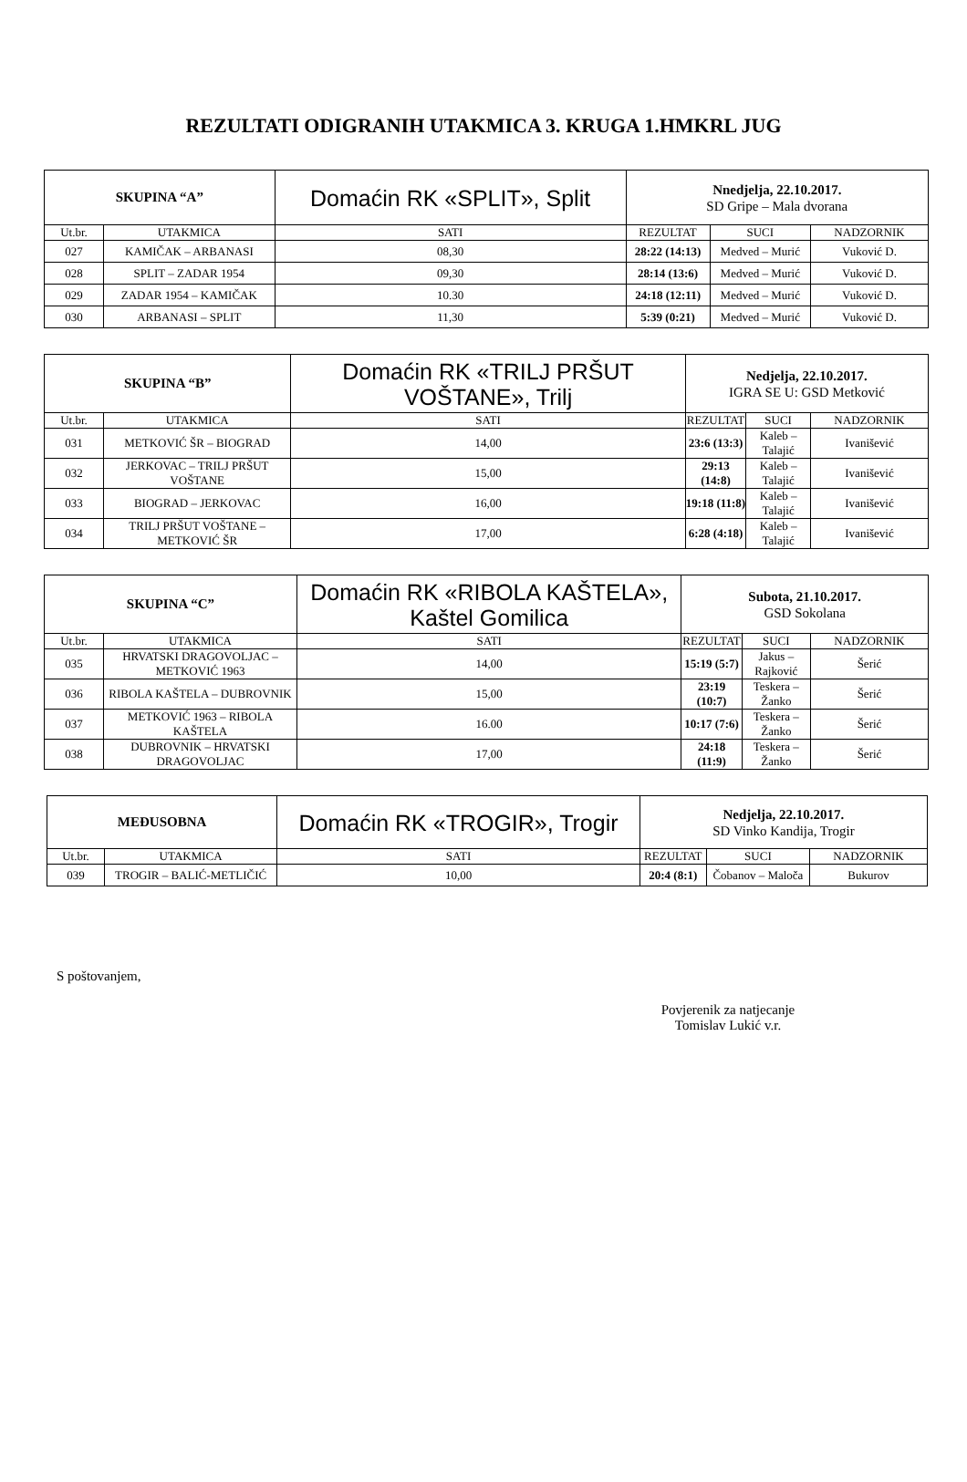REZULTATI ODIGRANIH UTAKMICA 3. KRUGA 1.HMKRL JUG
| SKUPINA “A” | | Domaćin RK «SPLIT», Split | | Nnedjelja, 22.10.2017. SD Gripe – Mala dvorana | | |
| Ut.br. | UTAKMICA | | SATI | REZULTAT | SUCI | NADZORNIK |
| 027 | KAMIČAK – ARBANASI | | 08,30 | 28:22 (14:13) | Medved – Murić | Vuković D. |
| 028 | SPLIT – ZADAR 1954 | | 09,30 | 28:14 (13:6) | Medved – Murić | Vuković D. |
| 029 | ZADAR 1954 – KAMIČAK | | 10.30 | 24:18 (12:11) | Medved – Murić | Vuković D. |
| 030 | ARBANASI – SPLIT | | 11,30 | 5:39 (0:21) | Medved – Murić | Vuković D. |
| SKUPINA “B” | | Domaćin RK «TRILJ PRŠUT VOŠTANE», Trilj | | Nedjelja, 22.10.2017. IGRA SE U: GSD Metković | | |
| Ut.br. | UTAKMICA | | SATI | REZULTAT | SUCI | NADZORNIK |
| 031 | METKOVIĆ ŠR – BIOGRAD | | 14,00 | 23:6 (13:3) | Kaleb – Talajić | Ivanišević |
| 032 | JERKOVAC – TRILJ PRŠUT VOŠTANE | | 15,00 | 29:13 (14:8) | Kaleb – Talajić | Ivanišević |
| 033 | BIOGRAD – JERKOVAC | | 16,00 | 19:18 (11:8) | Kaleb – Talajić | Ivanišević |
| 034 | TRILJ PRŠUT VOŠTANE – METKOVIĆ ŠR | | 17,00 | 6:28 (4:18) | Kaleb – Talajić | Ivanišević |
| SKUPINA “C” | | Domaćin RK «RIBOLA KAŠTELA», Kaštel Gomilica | | Subota, 21.10.2017. GSD Sokolana | | |
| Ut.br. | UTAKMICA | | SATI | REZULTAT | SUCI | NADZORNIK |
| 035 | HRVATSKI DRAGOVOLJAC – METKOVIĆ 1963 | | 14,00 | 15:19 (5:7) | Jakus – Rajković | Šerić |
| 036 | RIBOLA KAŠTELA – DUBROVNIK | | 15,00 | 23:19 (10:7) | Teskera – Žanko | Šerić |
| 037 | METKOVIĆ 1963 – RIBOLA KAŠTELA | | 16.00 | 10:17 (7:6) | Teskera – Žanko | Šerić |
| 038 | DUBROVNIK – HRVATSKI DRAGOVOLJAC | | 17,00 | 24:18 (11:9) | Teskera – Žanko | Šerić |
| MEĐUSOBNA | | Domaćin RK «TROGIR», Trogir | | Nedjelja, 22.10.2017. SD Vinko Kandija, Trogir | | |
| Ut.br. | UTAKMICA | | SATI | REZULTAT | SUCI | NADZORNIK |
| 039 | TROGIR – BALIĆ-METLIČIĆ | | 10,00 | 20:4 (8:1) | Čobanov – Maloča | Bukurov |
S poštovanjem,
Povjerenik za natjecanje
Tomislav Lukić v.r.